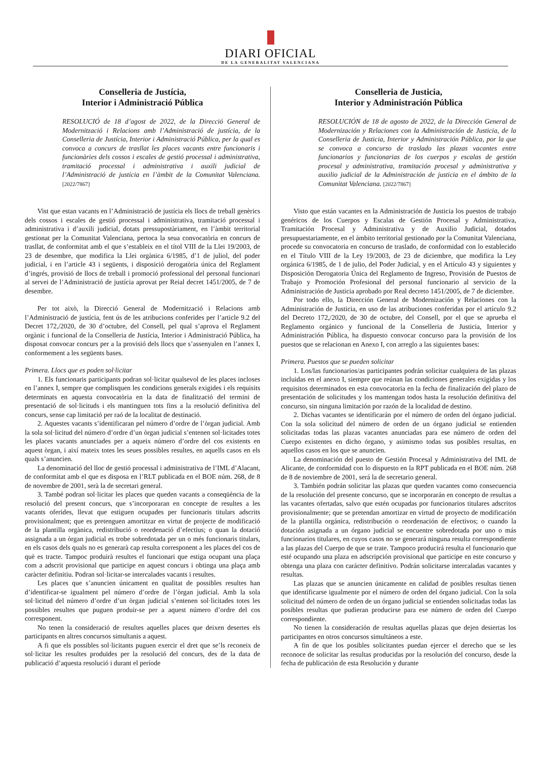DIARI OFICIAL
DE LA GENERALITAT VALENCIANA
Conselleria de Justícia,
Interior i Administració Pública
RESOLUCIÓ de 18 d’agost de 2022, de la Direcció General de Modernització i Relacions amb l’Administració de justícia, de la Conselleria de Justícia, Interior i Administració Pública, per la qual es convoca a concurs de trasllat les places vacants entre funcionaris i funcionàries dels cossos i escales de gestió processal i administrativa, tramitació processal i administrativa i auxili judicial de l’Administració de justícia en l’àmbit de la Comunitat Valenciana. [2022/7867]
Vist que estan vacants en l’Administració de justícia els llocs de treball genèrics dels cossos i escales de gestió processal i administrativa, tramitació processal i administrativa i d’auxili judicial, dotats pressupostàriament, en l’àmbit territorial gestionat per la Comunitat Valenciana, pertoca la seua convocatòria en concurs de trasllat, de conformitat amb el que s’estableix en el títol VIII de la Llei 19/2003, de 23 de desembre, que modifica la Llei orgànica 6/1985, d’1 de juliol, del poder judicial, i en l’article 43 i següents, i disposició derogatòria única del Reglament d’ingrés, provisió de llocs de treball i promoció professional del personal funcionari al servei de l’Administració de justícia aprovat per Reial decret 1451/2005, de 7 de desembre.
Per tot això, la Direcció General de Modernització i Relacions amb l’Administració de justícia, fent ús de les atribucions conferides per l’article 9.2 del Decret 172,/2020, de 30 d’octubre, del Consell, pel qual s’aprova el Reglament orgànic i funcional de la Conselleria de Justícia, Interior i Administració Pública, ha disposat convocar concurs per a la provisió dels llocs que s’assenyalen en l’annex I, conformement a les següents bases.
Primera. Llocs que es poden sol·licitar
1. Els funcionaris participants podran sol·licitar qualsevol de les places incloses en l’annex I, sempre que complisquen les condicions generals exigides i els requisits determinats en aquesta convocatòria en la data de finalització del termini de presentació de sol·licituds i els mantinguen tots fins a la resolució definitiva del concurs, sense cap limitació per raó de la localitat de destinació.
2. Aquestes vacants s’identificaran pel número d’ordre de l’òrgan judicial. Amb la sola sol·licitud del número d’ordre d’un òrgan judicial s’entenen sol·licitades totes les places vacants anunciades per a aqueix número d’ordre del cos existents en aquest òrgan, i així mateix totes les seues possibles resultes, en aquells casos en els quals s’anuncien.
La denominació del lloc de gestió processal i administrativa de l’IML d’Alacant, de conformitat amb el que es disposa en l’RLT publicada en el BOE núm. 268, de 8 de novembre de 2001, serà la de secretari general.
3. També podran sol·licitar les places que queden vacants a conseqüència de la resolució del present concurs, que s’incorporaran en concepte de resultes a les vacants oferides, llevat que estiguen ocupades per funcionaris titulars adscrits provisionalment; que es pretenguen amortitzar en virtut de projecte de modificació de la plantilla orgànica, redistribució o reordenació d’efectius; o quan la dotació assignada a un òrgan judicial es trobe sobredotada per un o més funcionaris titulars, en els casos dels quals no es generarà cap resulta corresponent a les places del cos de què es tracte. Tampoc produirà resultes el funcionari que estiga ocupant una plaça com a adscrit provisional que participe en aquest concurs i obtinga una plaça amb caràcter definitiu. Podran sol·licitar-se intercalades vacants i resultes.
Les places que s’anuncien únicament en qualitat de possibles resultes han d’identificar-se igualment pel número d’ordre de l’òrgan judicial. Amb la sola sol·licitud del número d’ordre d’un òrgan judicial s’entenen sol·licitades totes les possibles resultes que puguen produir-se per a aquest número d’ordre del cos corresponent.
No tenen la consideració de resultes aquelles places que deixen desertes els participants en altres concursos simultanis a aquest.
A fi que els possibles sol·licitants puguen exercir el dret que se’ls reconeix de sol·licitar les resultes produïdes per la resolució del concurs, des de la data de publicació d’aquesta resolució i durant el període
Conselleria de Justicia,
Interior y Administración Pública
RESOLUCIÓN de 18 de agosto de 2022, de la Dirección General de Modernización y Relaciones con la Administración de Justicia, de la Conselleria de Justicia, Interior y Administración Pública, por la que se convoca a concurso de traslado las plazas vacantes entre funcionarios y funcionarias de los cuerpos y escalas de gestión procesal y administrativa, tramitación procesal y administrativa y auxilio judicial de la Administración de justicia en el ámbito de la Comunitat Valenciana. [2022/7867]
Visto que están vacantes en la Administración de Justicia los puestos de trabajo genéricos de los Cuerpos y Escalas de Gestión Procesal y Administrativa, Tramitación Procesal y Administrativa y de Auxilio Judicial, dotados presupuestariamente, en el ámbito territorial gestionado por la Comunitat Valenciana, procede su convocatoria en concurso de traslado, de conformidad con lo establecido en el Título VIII de la Ley 19/2003, de 23 de diciembre, que modifica la Ley orgánica 6/1985, de 1 de julio, del Poder Judicial, y en el Artículo 43 y siguientes y Disposición Derogatoria Única del Reglamento de Ingreso, Provisión de Puestos de Trabajo y Promoción Profesional del personal funcionario al servicio de la Administración de Justicia aprobado por Real decreto 1451/2005, de 7 de diciembre.
Por todo ello, la Dirección General de Modernización y Relaciones con la Administración de Justicia, en uso de las atribuciones conferidas por el artículo 9.2 del Decreto 172,/2020, de 30 de octubre, del Consell, por el que se aprueba el Reglamento orgánico y funcional de la Conselleria de Justicia, Interior y Administración Pública, ha dispuesto convocar concurso para la provisión de los puestos que se relacionan en Anexo I, con arreglo a las siguientes bases:
Primera. Puestos que se pueden solicitar
1. Los/las funcionarios/as participantes podrán solicitar cualquiera de las plazas incluidas en el anexo I, siempre que reúnan las condiciones generales exigidas y los requisitos determinados en esta convocatoria en la fecha de finalización del plazo de presentación de solicitudes y los mantengan todos hasta la resolución definitiva del concurso, sin ninguna limitación por razón de la localidad de destino.
2. Dichas vacantes se identificarán por el número de orden del órgano judicial. Con la sola solicitud del número de orden de un órgano judicial se entienden solicitadas todas las plazas vacantes anunciadas para ese número de orden del Cuerpo existentes en dicho órgano, y asimismo todas sus posibles resultas, en aquellos casos en los que se anuncien.
La denominación del puesto de Gestión Procesal y Administrativa del IML de Alicante, de conformidad con lo dispuesto en la RPT publicada en el BOE núm. 268 de 8 de noviembre de 2001, será la de secretario general.
3. También podrán solicitar las plazas que queden vacantes como consecuencia de la resolución del presente concurso, que se incorporarán en concepto de resultas a las vacantes ofertadas, salvo que estén ocupadas por funcionarios titulares adscritos provisionalmente; que se pretendan amortizar en virtud de proyecto de modificación de la plantilla orgánica, redistribución o reordenación de efectivos; o cuando la dotación asignada a un órgano judicial se encuentre sobredotada por uno o más funcionarios titulares, en cuyos casos no se generará ninguna resulta correspondiente a las plazas del Cuerpo de que se trate. Tampoco producirá resulta el funcionario que esté ocupando una plaza en adscripción provisional que participe en este concurso y obtenga una plaza con carácter definitivo. Podrán solicitarse intercaladas vacantes y resultas.
Las plazas que se anuncien únicamente en calidad de posibles resultas tienen que identificarse igualmente por el número de orden del órgano judicial. Con la sola solicitud del número de orden de un órgano judicial se entienden solicitadas todas las posibles resultas que pudieran producirse para ese número de orden del Cuerpo correspondiente.
No tienen la consideración de resultas aquellas plazas que dejen desiertas los participantes en otros concursos simultáneos a este.
A fin de que los posibles solicitantes puedan ejercer el derecho que se les reconoce de solicitar las resultas producidas por la resolución del concurso, desde la fecha de publicación de esta Resolución y durante